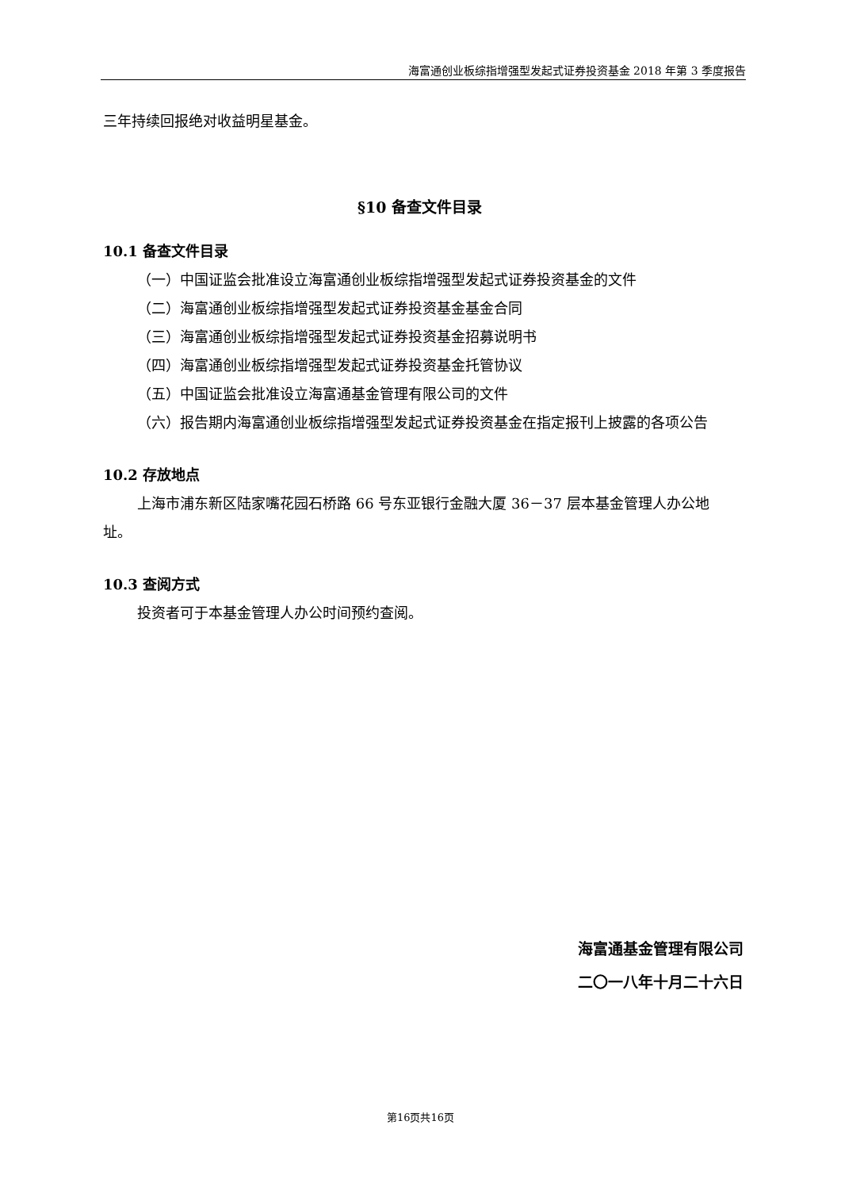海富通创业板综指增强型发起式证券投资基金 2018 年第 3 季度报告
三年持续回报绝对收益明星基金。
§10 备查文件目录
10.1 备查文件目录
（一）中国证监会批准设立海富通创业板综指增强型发起式证券投资基金的文件
（二）海富通创业板综指增强型发起式证券投资基金基金合同
（三）海富通创业板综指增强型发起式证券投资基金招募说明书
（四）海富通创业板综指增强型发起式证券投资基金托管协议
（五）中国证监会批准设立海富通基金管理有限公司的文件
（六）报告期内海富通创业板综指增强型发起式证券投资基金在指定报刊上披露的各项公告
10.2 存放地点
上海市浦东新区陆家嘴花园石桥路 66 号东亚银行金融大厦 36－37 层本基金管理人办公地址。
10.3 查阅方式
投资者可于本基金管理人办公时间预约查阅。
海富通基金管理有限公司
二〇一八年十月二十六日
第16页共16页